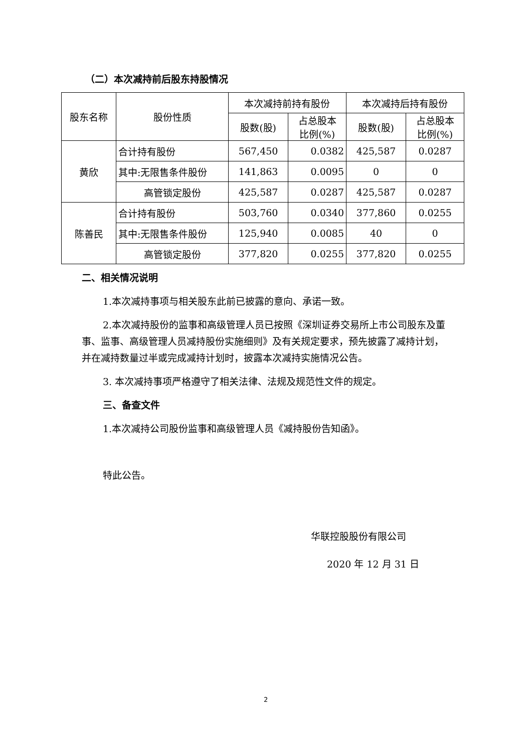（二）本次减持前后股东持股情况
| 股东名称 | 股份性质 | 本次减持前持有股份 | | 本次减持后持有股份 | |
| | | 股数(股) | 占总股本 比例(%) | 股数(股) | 占总股本 比例(%) |
| 黄欣 | 合计持有股份 | 567,450 | 0.0382 | 425,587 | 0.0287 |
| | 其中:无限售条件股份 | 141,863 | 0.0095 | 0 | 0 |
| | 高管锁定股份 | 425,587 | 0.0287 | 425,587 | 0.0287 |
| 陈善民 | 合计持有股份 | 503,760 | 0.0340 | 377,860 | 0.0255 |
| | 其中:无限售条件股份 | 125,940 | 0.0085 | 40 | 0 |
| | 高管锁定股份 | 377,820 | 0.0255 | 377,820 | 0.0255 |
二、相关情况说明
1.本次减持事项与相关股东此前已披露的意向、承诺一致。
2.本次减持股份的监事和高级管理人员已按照《深圳证券交易所上市公司股东及董事、监事、高级管理人员减持股份实施细则》及有关规定要求，预先披露了减持计划，并在减持数量过半或完成减持计划时，披露本次减持实施情况公告。
3. 本次减持事项严格遵守了相关法律、法规及规范性文件的规定。
三、备查文件
1.本次减持公司股份监事和高级管理人员《减持股份告知函》。
特此公告。
华联控股股份有限公司
2020 年 12 月 31 日
2